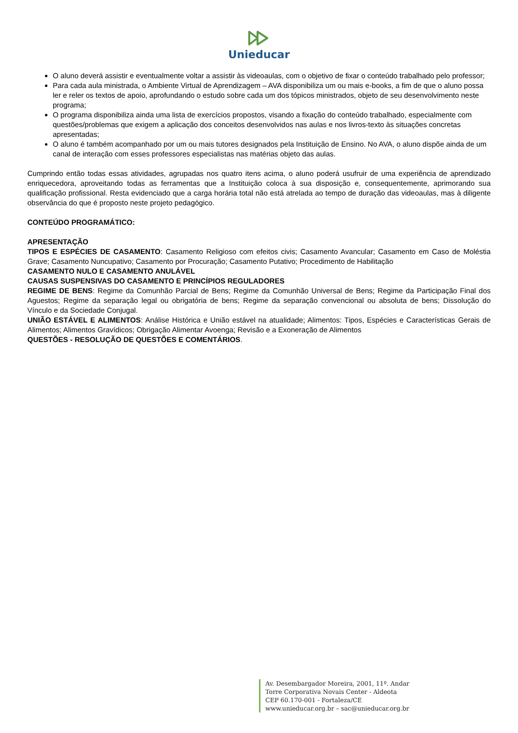Unieducar
O aluno deverá assistir e eventualmente voltar a assistir às videoaulas, com o objetivo de fixar o conteúdo trabalhado pelo professor;
Para cada aula ministrada, o Ambiente Virtual de Aprendizagem – AVA disponibiliza um ou mais e-books, a fim de que o aluno possa ler e reler os textos de apoio, aprofundando o estudo sobre cada um dos tópicos ministrados, objeto de seu desenvolvimento neste programa;
O programa disponibiliza ainda uma lista de exercícios propostos, visando a fixação do conteúdo trabalhado, especialmente com questões/problemas que exigem a aplicação dos conceitos desenvolvidos nas aulas e nos livros-texto às situações concretas apresentadas;
O aluno é também acompanhado por um ou mais tutores designados pela Instituição de Ensino. No AVA, o aluno dispõe ainda de um canal de interação com esses professores especialistas nas matérias objeto das aulas.
Cumprindo então todas essas atividades, agrupadas nos quatro itens acima, o aluno poderá usufruir de uma experiência de aprendizado enriquecedora, aproveitando todas as ferramentas que a Instituição coloca à sua disposição e, consequentemente, aprimorando sua qualificação profissional. Resta evidenciado que a carga horária total não está atrelada ao tempo de duração das videoaulas, mas à diligente observância do que é proposto neste projeto pedagógico.
CONTEÚDO PROGRAMÁTICO:
APRESENTAÇÃO
TIPOS E ESPÉCIES DE CASAMENTO: Casamento Religioso com efeitos civis; Casamento Avancular; Casamento em Caso de Moléstia Grave; Casamento Nuncupativo; Casamento por Procuração; Casamento Putativo; Procedimento de Habilitação
CASAMENTO NULO E CASAMENTO ANULÁVEL
CAUSAS SUSPENSIVAS DO CASAMENTO E PRINCÍPIOS REGULADORES
REGIME DE BENS: Regime da Comunhão Parcial de Bens; Regime da Comunhão Universal de Bens; Regime da Participação Final dos Aguestos; Regime da separação legal ou obrigatória de bens; Regime da separação convencional ou absoluta de bens; Dissolução do Vínculo e da Sociedade Conjugal.
UNIÃO ESTÁVEL E ALIMENTOS: Análise Histórica e União estável na atualidade; Alimentos: Tipos, Espécies e Características Gerais de Alimentos; Alimentos Gravídicos; Obrigação Alimentar Avoenga; Revisão e a Exoneração de Alimentos
QUESTÕES - RESOLUÇÃO DE QUESTÕES E COMENTÁRIOS.
Av. Desembargador Moreira, 2001, 11º. Andar
Torre Corporativa Novais Center - Aldeota
CEP 60.170-001 - Fortaleza/CE
www.unieducar.org.br – sac@unieducar.org.br